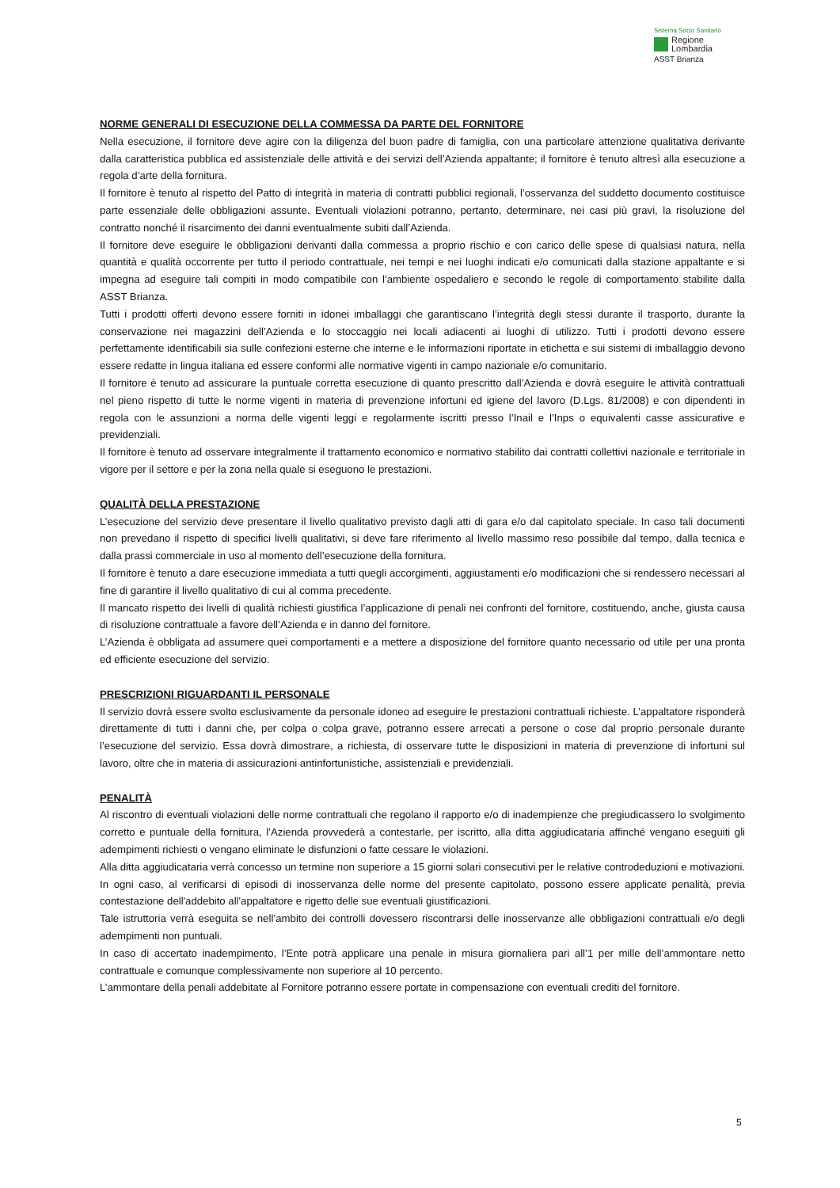Sistema Socio Sanitario
Regione
Lombardia
ASST Brianza
NORME GENERALI DI ESECUZIONE DELLA COMMESSA DA PARTE DEL FORNITORE
Nella esecuzione, il fornitore deve agire con la diligenza del buon padre di famiglia, con una particolare attenzione qualitativa derivante dalla caratteristica pubblica ed assistenziale delle attività e dei servizi dell’Azienda appaltante; il fornitore è tenuto altresì alla esecuzione a regola d’arte della fornitura.
Il fornitore è tenuto al rispetto del Patto di integrità in materia di contratti pubblici regionali, l’osservanza del suddetto documento costituisce parte essenziale delle obbligazioni assunte. Eventuali violazioni potranno, pertanto, determinare, nei casi più gravi, la risoluzione del contratto nonché il risarcimento dei danni eventualmente subiti dall’Azienda.
Il fornitore deve eseguire le obbligazioni derivanti dalla commessa a proprio rischio e con carico delle spese di qualsiasi natura, nella quantità e qualità occorrente per tutto il periodo contrattuale, nei tempi e nei luoghi indicati e/o comunicati dalla stazione appaltante e si impegna ad eseguire tali compiti in modo compatibile con l’ambiente ospedaliero e secondo le regole di comportamento stabilite dalla ASST Brianza.
Tutti i prodotti offerti devono essere forniti in idonei imballaggi che garantiscano l’integrità degli stessi durante il trasporto, durante la conservazione nei magazzini dell’Azienda e lo stoccaggio nei locali adiacenti ai luoghi di utilizzo. Tutti i prodotti devono essere perfettamente identificabili sia sulle confezioni esterne che interne e le informazioni riportate in etichetta e sui sistemi di imballaggio devono essere redatte in lingua italiana ed essere conformi alle normative vigenti in campo nazionale e/o comunitario.
Il fornitore è tenuto ad assicurare la puntuale corretta esecuzione di quanto prescritto dall’Azienda e dovrà eseguire le attività contrattuali nel pieno rispetto di tutte le norme vigenti in materia di prevenzione infortuni ed igiene del lavoro (D.Lgs. 81/2008) e con dipendenti in regola con le assunzioni a norma delle vigenti leggi e regolarmente iscritti presso l’Inail e l’Inps o equivalenti casse assicurative e previdenziali.
Il fornitore è tenuto ad osservare integralmente il trattamento economico e normativo stabilito dai contratti collettivi nazionale e territoriale in vigore per il settore e per la zona nella quale si eseguono le prestazioni.
QUALITÀ DELLA PRESTAZIONE
L’esecuzione del servizio deve presentare il livello qualitativo previsto dagli atti di gara e/o dal capitolato speciale. In caso tali documenti non prevedano il rispetto di specifici livelli qualitativi, si deve fare riferimento al livello massimo reso possibile dal tempo, dalla tecnica e dalla prassi commerciale in uso al momento dell’esecuzione della fornitura.
Il fornitore è tenuto a dare esecuzione immediata a tutti quegli accorgimenti, aggiustamenti e/o modificazioni che si rendessero necessari al fine di garantire il livello qualitativo di cui al comma precedente.
Il mancato rispetto dei livelli di qualità richiesti giustifica l’applicazione di penali nei confronti del fornitore, costituendo, anche, giusta causa di risoluzione contrattuale a favore dell’Azienda e in danno del fornitore.
L’Azienda è obbligata ad assumere quei comportamenti e a mettere a disposizione del fornitore quanto necessario od utile per una pronta ed efficiente esecuzione del servizio.
PRESCRIZIONI RIGUARDANTI IL PERSONALE
Il servizio dovrà essere svolto esclusivamente da personale idoneo ad eseguire le prestazioni contrattuali richieste. L’appaltatore risponderà direttamente di tutti i danni che, per colpa o colpa grave, potranno essere arrecati a persone o cose dal proprio personale durante l’esecuzione del servizio. Essa dovrà dimostrare, a richiesta, di osservare tutte le disposizioni in materia di prevenzione di infortuni sul lavoro, oltre che in materia di assicurazioni antinfortunistiche, assistenziali e previdenziali.
PENALITÀ
Al riscontro di eventuali violazioni delle norme contrattuali che regolano il rapporto e/o di inadempienze che pregiudicassero lo svolgimento corretto e puntuale della fornitura, l’Azienda provvederà a contestarle, per iscritto, alla ditta aggiudicataria affinché vengano eseguiti gli adempimenti richiesti o vengano eliminate le disfunzioni o fatte cessare le violazioni.
Alla ditta aggiudicataria verrà concesso un termine non superiore a 15 giorni solari consecutivi per le relative controdeduzioni e motivazioni. In ogni caso, al verificarsi di episodi di inosservanza delle norme del presente capitolato, possono essere applicate penalità, previa contestazione dell'addebito all'appaltatore e rigetto delle sue eventuali giustificazioni.
Tale istruttoria verrà eseguita se nell’ambito dei controlli dovessero riscontrarsi delle inosservanze alle obbligazioni contrattuali e/o degli adempimenti non puntuali.
In caso di accertato inadempimento, l’Ente potrà applicare una penale in misura giornaliera pari all’1 per mille dell’ammontare netto contrattuale e comunque complessivamente non superiore al 10 percento.
L’ammontare della penali addebitate al Fornitore potranno essere portate in compensazione con eventuali crediti del fornitore.
5